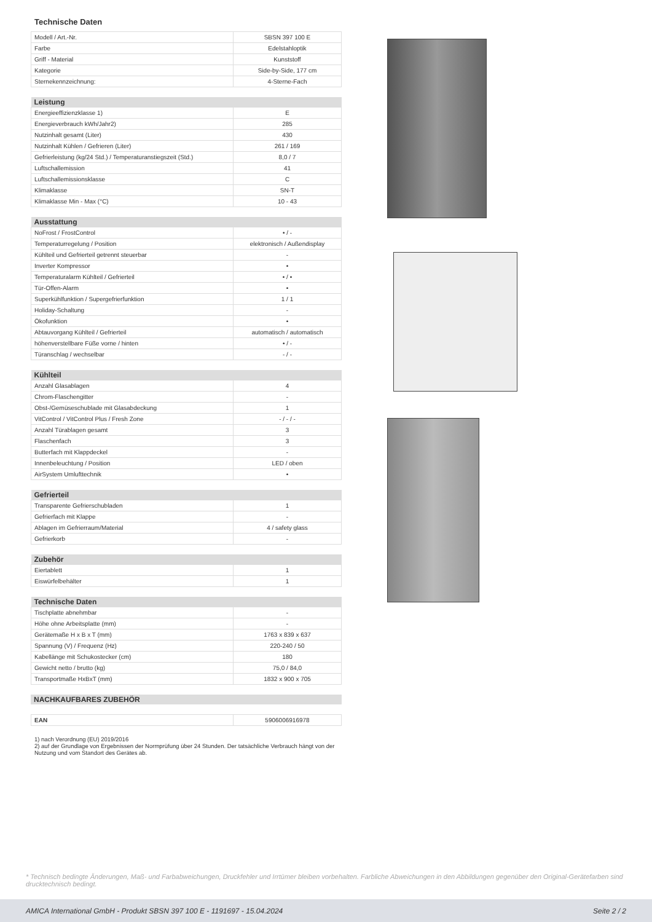Technische Daten
| Modell / Art.-Nr. | SBSN 397 100 E |
| Farbe | Edelstahloptik |
| Griff - Material | Kunststoff |
| Kategorie | Side-by-Side, 177 cm |
| Sternekennzeichnung: | 4-Sterne-Fach |
| Leistung | |
| --- | --- |
| Energieeffizienzklasse 1) | E |
| Energieverbrauch kWh/Jahr2) | 285 |
| Nutzinhalt gesamt (Liter) | 430 |
| Nutzinhalt Kühlen / Gefrieren (Liter) | 261 / 169 |
| Gefrierleistung (kg/24 Std.) / Temperaturanstiegszeit (Std.) | 8,0 / 7 |
| Luftschallemission | 41 |
| Luftschallemissionsklasse | C |
| Klimaklasse | SN-T |
| Klimaklasse Min - Max (°C) | 10 - 43 |
| Ausstattung | |
| --- | --- |
| NoFrost / FrostControl | • / - |
| Temperaturregelung / Position | elektronisch / Außendisplay |
| Kühlteil und Gefrierteil getrennt steuerbar | - |
| Inverter Kompressor | • |
| Temperaturalarm Kühlteil / Gefrierteil | • / • |
| Tür-Offen-Alarm | • |
| Superkühlfunktion / Supergefrierfunktion | 1 / 1 |
| Holiday-Schaltung | - |
| Ökofunktion | • |
| Abtauvorgang Kühlteil / Gefrierteil | automatisch / automatisch |
| höhenverstellbare Füße vorne / hinten | • / - |
| Türanschlag / wechselbar | - / - |
| Kühlteil | |
| --- | --- |
| Anzahl Glasablagen | 4 |
| Chrom-Flaschengitter | - |
| Obst-/Gemüseschublade mit Glasabdeckung | 1 |
| VitControl / VitControl Plus / Fresh Zone | - / - / - |
| Anzahl Türablagen gesamt | 3 |
| Flaschenfach | 3 |
| Butterfach mit Klappdeckel | - |
| Innenbeleuchtung / Position | LED / oben |
| AirSystem Umlufttechnik | • |
| Gefrierteil | |
| --- | --- |
| Transparente Gefrierschubladen | 1 |
| Gefrierfach mit Klappe | - |
| Ablagen im Gefrierraum/Material | 4 / safety glass |
| Gefrierkorb | - |
| Zubehör | |
| --- | --- |
| Eiertablett | 1 |
| Eiswürfelbehälter | 1 |
| Technische Daten | |
| --- | --- |
| Tischplatte abnehmbar | - |
| Höhe ohne Arbeitsplatte (mm) | - |
| Gerätemaße H x B x T (mm) | 1763 x 839 x 637 |
| Spannung (V) / Frequenz (Hz) | 220-240 / 50 |
| Kabellänge mit Schukostecker (cm) | 180 |
| Gewicht netto / brutto (kg) | 75,0 / 84,0 |
| Transportmaße HxBxT (mm) | 1832 x 900 x 705 |
| NACHKAUFBARES ZUBEHÖR |
| --- |
| EAN | 5906006916978 |
1) nach Verordnung (EU) 2019/2016
2) auf der Grundlage von Ergebnissen der Normprüfung über 24 Stunden. Der tatsächliche Verbrauch hängt von der Nutzung und vom Standort des Gerätes ab.
* Technisch bedingte Änderungen, Maß- und Farbabweichungen, Druckfehler und Irrtümer bleiben vorbehalten. Farbliche Abweichungen in den Abbildungen gegenüber den Original-Gerätefarben sind drucktechnisch bedingt.
AMICA International GmbH - Produkt SBSN 397 100 E - 1191697 - 15.04.2024 Seite 2 / 2